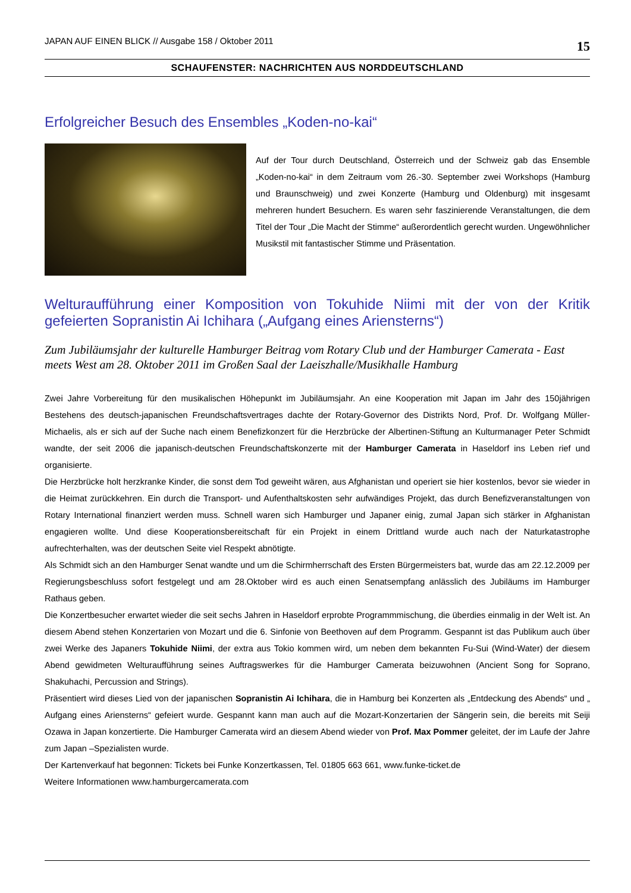JAPAN AUF EINEN BLICK // Ausgabe 158 / Oktober 2011 15
SCHAUFENSTER: NACHRICHTEN AUS NORDDEUTSCHLAND
Erfolgreicher Besuch des Ensembles „Koden-no-kai“
Auf der Tour durch Deutschland, Österreich und der Schweiz gab das Ensemble „Koden-no-kai“ in dem Zeitraum vom 26.-30. September zwei Workshops (Hamburg und Braunschweig) und zwei Konzerte (Hamburg und Oldenburg) mit insgesamt mehreren hundert Besuchern. Es waren sehr faszinierende Veranstaltungen, die dem Titel der Tour „Die Macht der Stimme“ außerordentlich gerecht wurden. Ungewöhnlicher Musikstil mit fantastischer Stimme und Präsentation.
Welturaufführung einer Komposition von Tokuhide Niimi mit der von der Kritik gefeierten Sopranistin Ai Ichihara („Aufgang eines Ariensterns“)
Zum Jubiläumsjahr der kulturelle Hamburger Beitrag vom Rotary Club und der Hamburger Camerata - East meets West am 28. Oktober 2011 im Großen Saal der Laeiszhalle/Musikhalle Hamburg
Zwei Jahre Vorbereitung für den musikalischen Höhepunkt im Jubiläumsjahr. An eine Kooperation mit Japan im Jahr des 150jährigen Bestehens des deutsch-japanischen Freundschaftsvertrages dachte der Rotary-Governor des Distrikts Nord, Prof. Dr. Wolfgang Müller-Michaelis, als er sich auf der Suche nach einem Benefizkonzert für die Herzbrücke der Albertinen-Stiftung an Kulturmanager Peter Schmidt wandte, der seit 2006 die japanisch-deutschen Freundschaftskonzerte mit der Hamburger Camerata in Haseldorf ins Leben rief und organisierte.
Die Herzbrücke holt herzkranke Kinder, die sonst dem Tod geweiht wären, aus Afghanistan und operiert sie hier kostenlos, bevor sie wieder in die Heimat zurückkehren. Ein durch die Transport- und Aufenthaltskosten sehr aufwändiges Projekt, das durch Benefizveranstaltungen von Rotary International finanziert werden muss. Schnell waren sich Hamburger und Japaner einig, zumal Japan sich stärker in Afghanistan engagieren wollte. Und diese Kooperationsbereitschaft für ein Projekt in einem Drittland wurde auch nach der Naturkatastrophe aufrechterhalten, was der deutschen Seite viel Respekt abnötigte.
Als Schmidt sich an den Hamburger Senat wandte und um die Schirmherrschaft des Ersten Bürgermeisters bat, wurde das am 22.12.2009 per Regierungsbeschluss sofort festgelegt und am 28.Oktober wird es auch einen Senatsempfang anlässlich des Jubiläums im Hamburger Rathaus geben.
Die Konzertbesucher erwartet wieder die seit sechs Jahren in Haseldorf erprobte Programmmischung, die überdies einmalig in der Welt ist. An diesem Abend stehen Konzertarien von Mozart und die 6. Sinfonie von Beethoven auf dem Programm. Gespannt ist das Publikum auch über zwei Werke des Japaners Tokuhide Niimi, der extra aus Tokio kommen wird, um neben dem bekannten Fu-Sui (Wind-Water) der diesem Abend gewidmeten Welturaufführung seines Auftragswerkes für die Hamburger Camerata beizuwohnen (Ancient Song for Soprano, Shakuhachi, Percussion and Strings).
Präsentiert wird dieses Lied von der japanischen Sopranistin Ai Ichihara, die in Hamburg bei Konzerten als „Entdeckung des Abends“ und „ Aufgang eines Ariensterns“ gefeiert wurde. Gespannt kann man auch auf die Mozart-Konzertarien der Sängerin sein, die bereits mit Seiji Ozawa in Japan konzertierte. Die Hamburger Camerata wird an diesem Abend wieder von Prof. Max Pommer geleitet, der im Laufe der Jahre zum Japan –Spezialisten wurde.
Der Kartenverkauf hat begonnen: Tickets bei Funke Konzertkassen, Tel. 01805 663 661, www.funke-ticket.de
Weitere Informationen www.hamburgercamerata.com